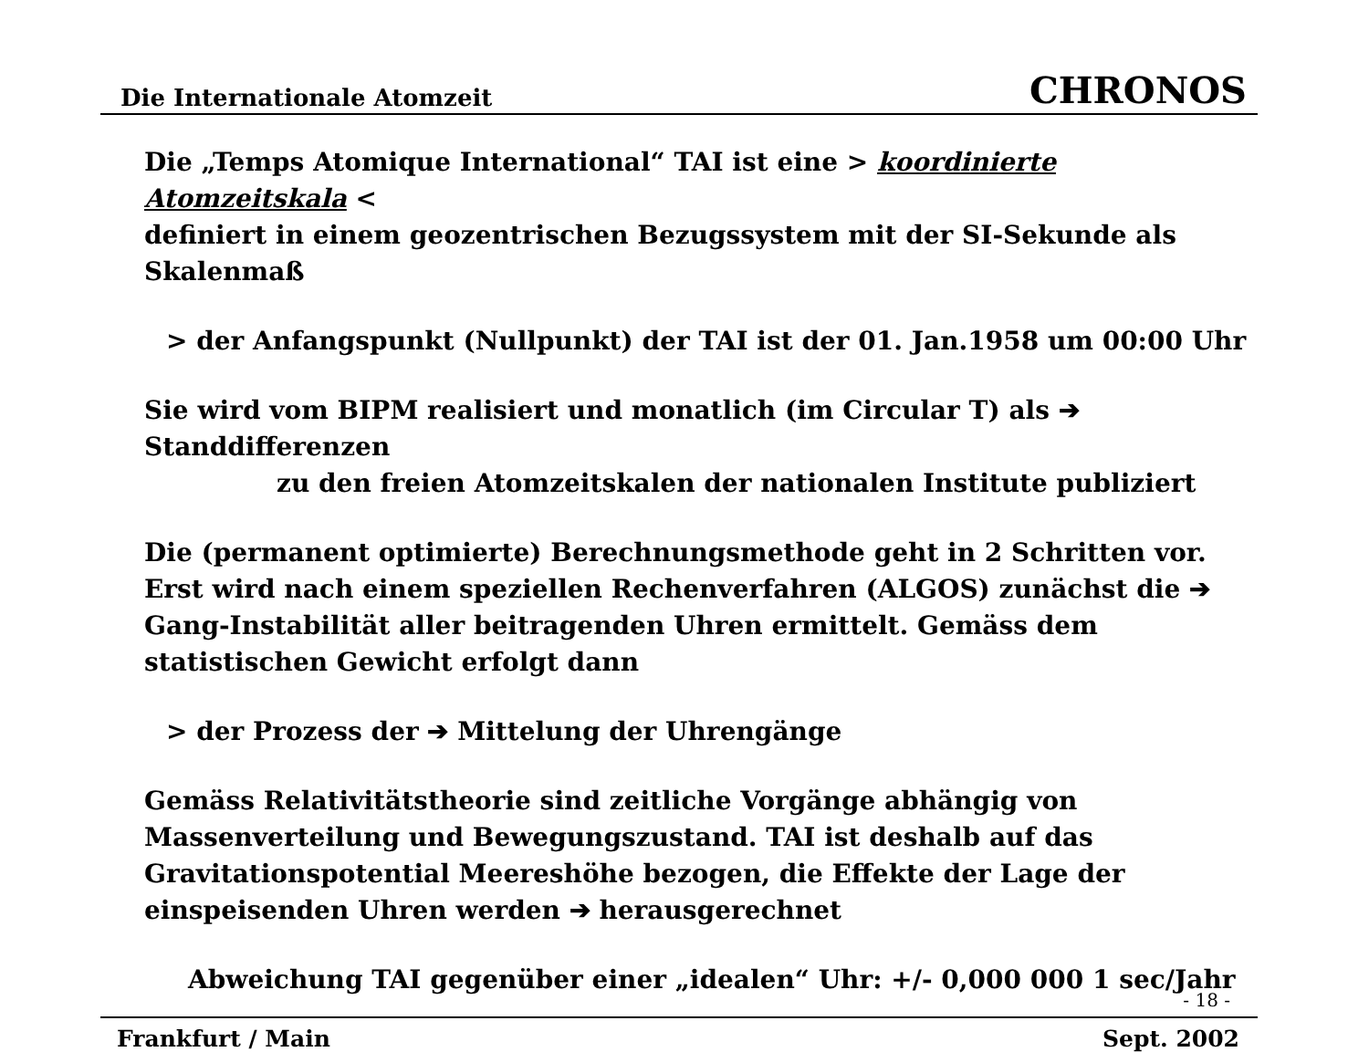Die Internationale Atomzeit CHRONOS
Die „Temps Atomique International“ TAI ist eine > koordinierte Atomzeitskala <
definiert in einem geozentrischen Bezugssystem mit der SI-Sekunde als Skalenmaß
> der Anfangspunkt (Nullpunkt) der TAI ist der 01. Jan.1958 um 00:00 Uhr
Sie wird vom BIPM realisiert und monatlich (im Circular T) als ➔ Standdifferenzen
zu den freien Atomzeitskalen der nationalen Institute publiziert
Die (permanent optimierte) Berechnungsmethode geht in 2 Schritten vor. Erst wird nach einem speziellen Rechenverfahren (ALGOS) zunächst die ➔ Gang-Instabilität aller beitragenden Uhren ermittelt. Gemäss dem statistischen Gewicht erfolgt dann
> der Prozess der ➔ Mittelung der Uhrengänge
Gemäss Relativitätstheorie sind zeitliche Vorgänge abhängig von Massenverteilung und Bewegungszustand. TAI ist deshalb auf das Gravitationspotential Meereshöhe bezogen, die Effekte der Lage der einspeisenden Uhren werden ➔ herausgerechnet
Abweichung TAI gegenüber einer „idealen“ Uhr: +/- 0,000 000 1 sec/Jahr
- 18 -
Frankfurt / Main Sept. 2002